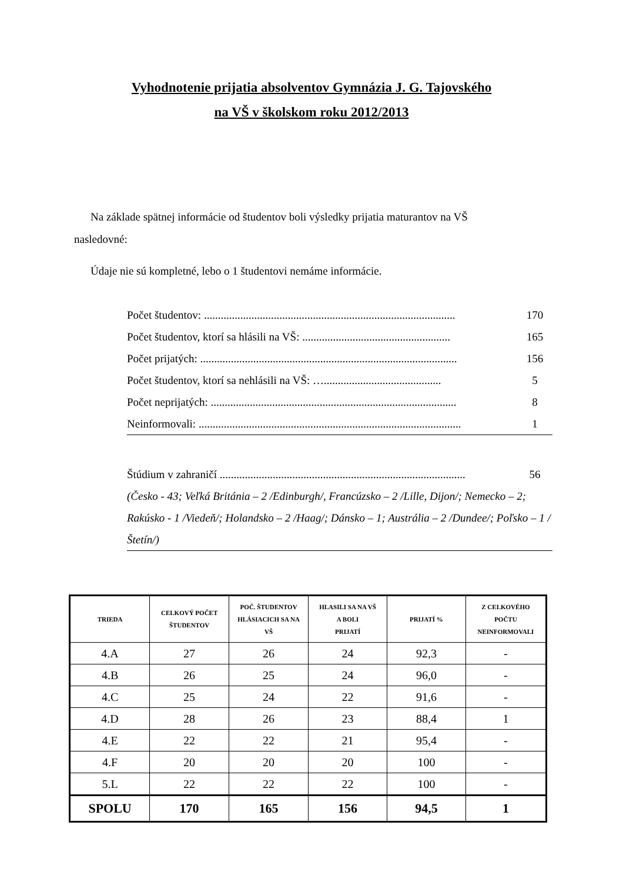Vyhodnotenie prijatia absolventov Gymnázia J. G. Tajovského
na VŠ v školskom roku 2012/2013
Na základe spätnej informácie od študentov boli výsledky prijatia maturantov na VŠ nasledovné:
Údaje nie sú kompletné, lebo o 1 študentovi nemáme informácie.
Počet študentov: .......................................................................................... 170
Počet študentov, ktorí sa hlásili na VŠ: ..................................................... 165
Počet prijatých: ............................................................................................ 156
Počet študentov, ktorí sa nehlásili na VŠ: ….......................................... 5
Počet neprijatých: ........................................................................................ 8
Neinformovali: .............................................................................................. 1
Štúdium v zahraničí ........................................................................................ 56
(Česko - 43; Veľká Británia – 2 /Edinburgh/, Francúzsko – 2 /Lille, Dijon/; Nemecko – 2; Rakúsko - 1 /Viedeň/; Holandsko – 2 /Haag/; Dánsko – 1; Austrália – 2 /Dundee/; Poľsko – 1 /Štetín/)
| TRIEDA | CELKOVÝ POČET ŠTUDENTOV | POČ. ŠTUDENTOV HLÁSIACICH SA NA VŠ | HLASILI SA NA VŠ A BOLI PRIJATÍ | PRIJATÍ % | Z CELKOVÉHO POČTU NEINFORMOVALI |
| --- | --- | --- | --- | --- | --- |
| 4.A | 27 | 26 | 24 | 92,3 | - |
| 4.B | 26 | 25 | 24 | 96,0 | - |
| 4.C | 25 | 24 | 22 | 91,6 | - |
| 4.D | 28 | 26 | 23 | 88,4 | 1 |
| 4.E | 22 | 22 | 21 | 95,4 | - |
| 4.F | 20 | 20 | 20 | 100 | - |
| 5.L | 22 | 22 | 22 | 100 | - |
| SPOLU | 170 | 165 | 156 | 94,5 | 1 |